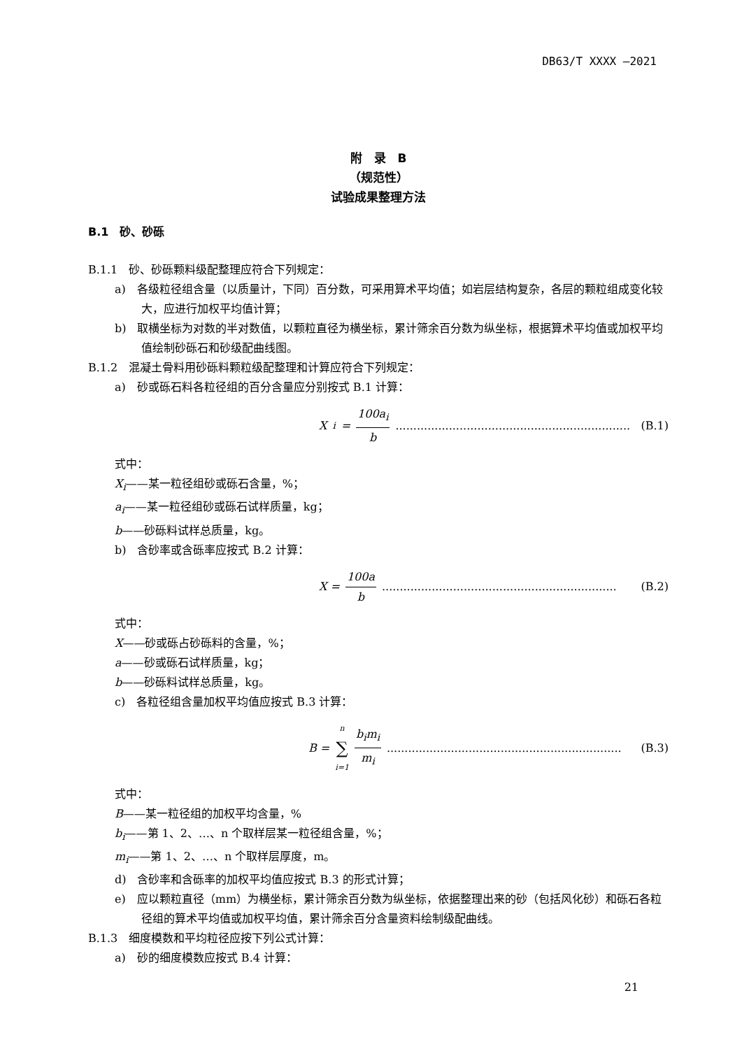DB63/T XXXX —2021
附　录　B
（规范性）
试验成果整理方法
B.1　砂、砂砾
B.1.1　砂、砂砾颗料级配整理应符合下列规定：
a)　各级粒径组含量（以质量计，下同）百分数，可采用算术平均值；如岩层结构复杂，各层的颗粒组成变化较大，应进行加权平均值计算；
b)　取横坐标为对数的半对数值，以颗粒直径为横坐标，累计筛余百分数为纵坐标，根据算术平均值或加权平均值绘制砂砾石和砂级配曲线图。
B.1.2　混凝土骨料用砂砾料颗粒级配整理和计算应符合下列规定：
a)　砂或砾石料各粒径组的百分含量应分别按式 B.1 计算：
X<sub>i</sub> = 100a<sub>i</sub> b.................................................................. (B.1)
式中：
X<sub>i</sub>——某一粒径组砂或砾石含量，%；
a<sub>i</sub>——某一粒径组砂或砾石试样质量，kg；
b——砂砾料试样总质量，kg。
b)　含砂率或含砾率应按式 B.2 计算：
X = 100a b.................................................................. (B.2)
式中：
X——砂或砾占砂砾料的含量，%；
a——砂或砾石试样质量，kg；
b——砂砾料试样总质量，kg。
c)　各粒径组含量加权平均值应按式 B.3 计算：
B = n ∑ i=1 b<sub>i</sub>m<sub>i</sub> m<sub>i</sub>.................................................................. (B.3)
式中：
B——某一粒径组的加权平均含量，%
b<sub>i</sub>——第 1、2、…、n 个取样层某一粒径组含量，%；
m<sub>i</sub>——第 1、2、…、n 个取样层厚度，m。
d)　含砂率和含砾率的加权平均值应按式 B.3 的形式计算；
e)　应以颗粒直径（mm）为横坐标，累计筛余百分数为纵坐标，依据整理出来的砂（包括风化砂）和砾石各粒径组的算术平均值或加权平均值，累计筛余百分含量资料绘制级配曲线。
B.1.3　细度模数和平均粒径应按下列公式计算：
a)　砂的细度模数应按式 B.4 计算：
21